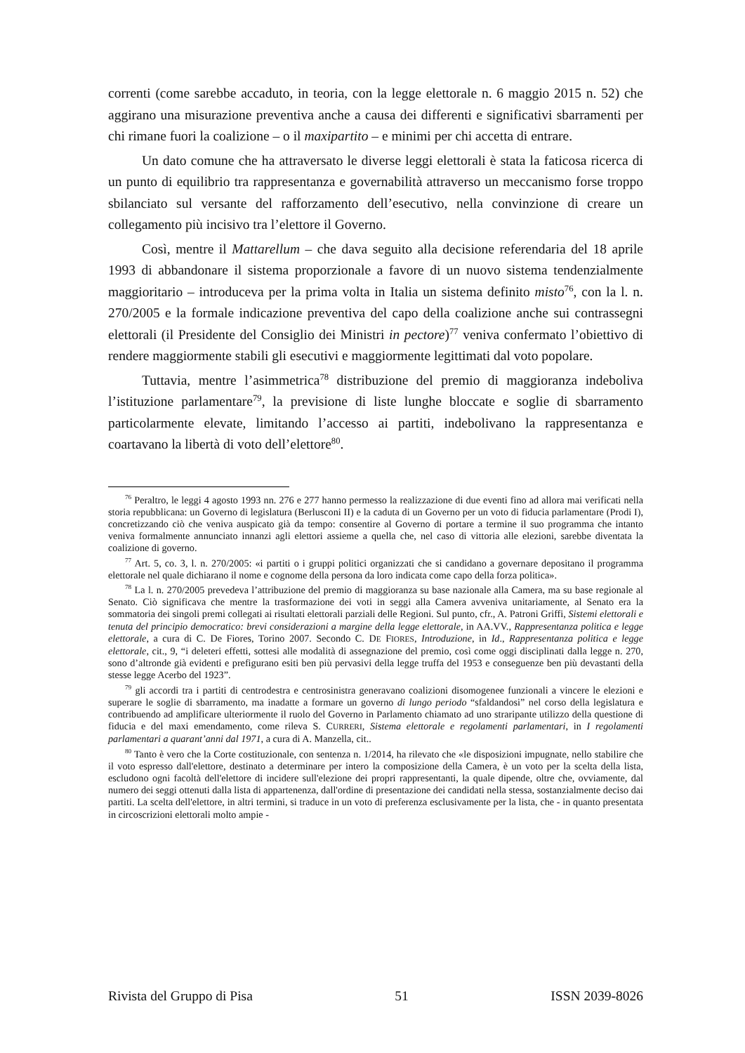correnti (come sarebbe accaduto, in teoria, con la legge elettorale n. 6 maggio 2015 n. 52) che aggirano una misurazione preventiva anche a causa dei differenti e significativi sbarramenti per chi rimane fuori la coalizione – o il maxipartito – e minimi per chi accetta di entrare.
Un dato comune che ha attraversato le diverse leggi elettorali è stata la faticosa ricerca di un punto di equilibrio tra rappresentanza e governabilità attraverso un meccanismo forse troppo sbilanciato sul versante del rafforzamento dell’esecutivo, nella convinzione di creare un collegamento più incisivo tra l’elettore il Governo.
Così, mentre il Mattarellum – che dava seguito alla decisione referendaria del 18 aprile 1993 di abbandonare il sistema proporzionale a favore di un nuovo sistema tendenzialmente maggioritario – introduceva per la prima volta in Italia un sistema definito misto<sup>76</sup>, con la l. n. 270/2005 e la formale indicazione preventiva del capo della coalizione anche sui contrassegni elettorali (il Presidente del Consiglio dei Ministri in pectore)<sup>77</sup> veniva confermato l’obiettivo di rendere maggiormente stabili gli esecutivi e maggiormente legittimati dal voto popolare.
Tuttavia, mentre l’asimmetrica<sup>78</sup> distribuzione del premio di maggioranza indeboliva l’istituzione parlamentare<sup>79</sup>, la previsione di liste lunghe bloccate e soglie di sbarramento particolarmente elevate, limitando l’accesso ai partiti, indebolivano la rappresentanza e coartavano la libertà di voto dell’elettore<sup>80</sup>.
<sup>76</sup> Peraltro, le leggi 4 agosto 1993 nn. 276 e 277 hanno permesso la realizzazione di due eventi fino ad allora mai verificati nella storia repubblicana: un Governo di legislatura (Berlusconi II) e la caduta di un Governo per un voto di fiducia parlamentare (Prodi I), concretizzando ciò che veniva auspicato già da tempo: consentire al Governo di portare a termine il suo programma che intanto veniva formalmente annunciato innanzi agli elettori assieme a quella che, nel caso di vittoria alle elezioni, sarebbe diventata la coalizione di governo.
<sup>77</sup> Art. 5, co. 3, l. n. 270/2005: «i partiti o i gruppi politici organizzati che si candidano a governare depositano il programma elettorale nel quale dichiarano il nome e cognome della persona da loro indicata come capo della forza politica».
<sup>78</sup> La l. n. 270/2005 prevedeva l’attribuzione del premio di maggioranza su base nazionale alla Camera, ma su base regionale al Senato. Ciò significava che mentre la trasformazione dei voti in seggi alla Camera avveniva unitariamente, al Senato era la sommatoria dei singoli premi collegati ai risultati elettorali parziali delle Regioni. Sul punto, cfr., A. Patroni Griffi, Sistemi elettorali e tenuta del principio democratico: brevi considerazioni a margine della legge elettorale, in AA.VV., Rappresentanza politica e legge elettorale, a cura di C. De Fiores, Torino 2007. Secondo C. DE FIORES, Introduzione, in Id., Rappresentanza politica e legge elettorale, cit., 9, “i deleteri effetti, sottesi alle modalità di assegnazione del premio, così come oggi disciplinati dalla legge n. 270, sono d’altronde già evidenti e prefigurano esiti ben più pervasivi della legge truffa del 1953 e conseguenze ben più devastanti della stesse legge Acerbo del 1923”.
<sup>79</sup> gli accordi tra i partiti di centrodestra e centrosinistra generavano coalizioni disomogenee funzionali a vincere le elezioni e superare le soglie di sbarramento, ma inadatte a formare un governo di lungo periodo “sfaldandosi” nel corso della legislatura e contribuendo ad amplificare ulteriormente il ruolo del Governo in Parlamento chiamato ad uno straripante utilizzo della questione di fiducia e del maxi emendamento, come rileva S. CURRERI, Sistema elettorale e regolamenti parlamentari, in I regolamenti parlamentari a quarant’anni dal 1971, a cura di A. Manzella, cit..
<sup>80</sup> Tanto è vero che la Corte costituzionale, con sentenza n. 1/2014, ha rilevato che «le disposizioni impugnate, nello stabilire che il voto espresso dall'elettore, destinato a determinare per intero la composizione della Camera, è un voto per la scelta della lista, escludono ogni facoltà dell'elettore di incidere sull'elezione dei propri rappresentanti, la quale dipende, oltre che, ovviamente, dal numero dei seggi ottenuti dalla lista di appartenenza, dall'ordine di presentazione dei candidati nella stessa, sostanzialmente deciso dai partiti. La scelta dell'elettore, in altri termini, si traduce in un voto di preferenza esclusivamente per la lista, che - in quanto presentata in circoscrizioni elettorali molto ampie -
Rivista del Gruppo di Pisa 51 ISSN 2039-8026